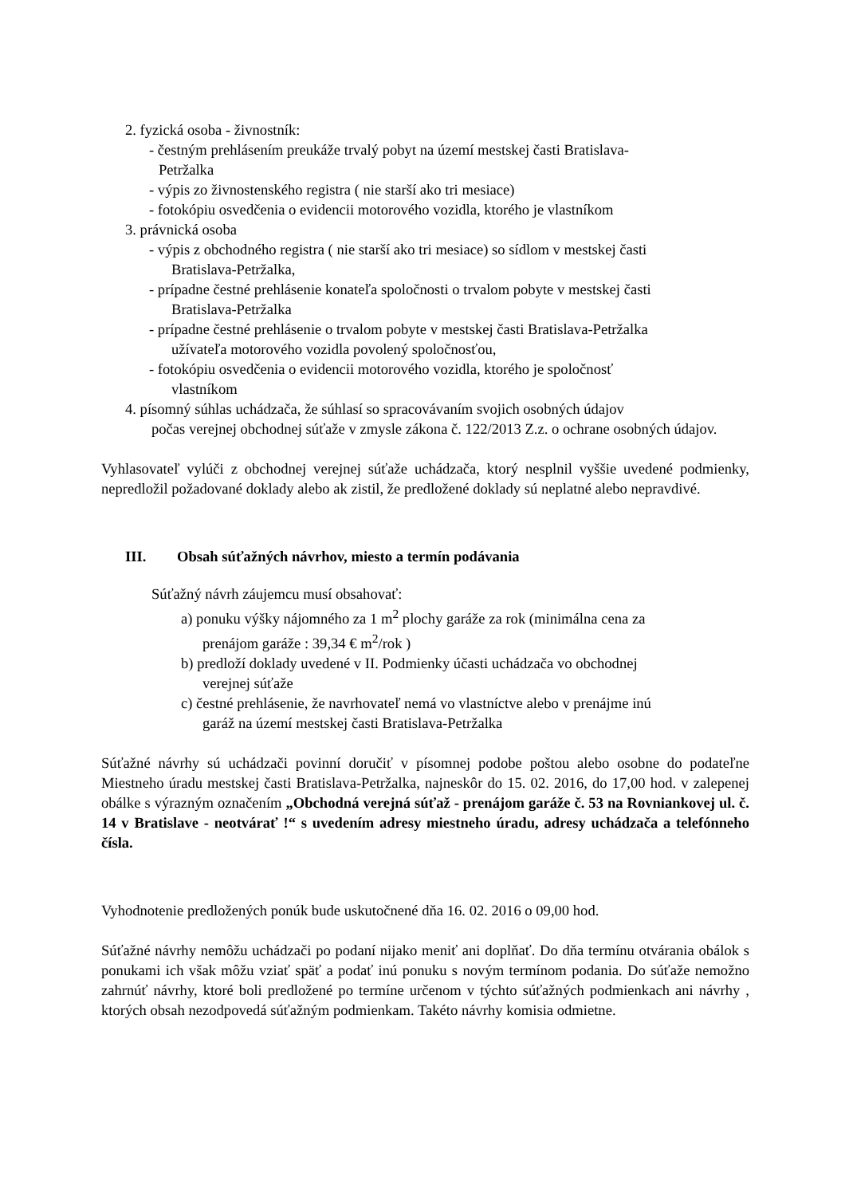2. fyzická osoba - živnostník:
- čestným prehlásením preukáže trvalý pobyt na území mestskej časti Bratislava-
Petržalka
- výpis zo živnostenského registra ( nie starší ako tri mesiace)
- fotokópiu osvedčenia o evidencii motorového vozidla, ktorého je vlastníkom
3. právnická osoba
- výpis z obchodného registra ( nie starší ako tri mesiace) so sídlom v mestskej časti
Bratislava-Petržalka,
- prípadne čestné prehlásenie konateľa spoločnosti o trvalom pobyte v mestskej časti
Bratislava-Petržalka
- prípadne čestné prehlásenie o trvalom pobyte v mestskej časti Bratislava-Petržalka
užívateľa motorového vozidla povolený spoločnosťou,
- fotokópiu osvedčenia o evidencii motorového vozidla, ktorého je spoločnosť
vlastníkom
4. písomný súhlas uchádzača, že súhlasí so spracovávaním svojich osobných údajov
počas verejnej obchodnej súťaže v zmysle zákona č. 122/2013 Z.z. o ochrane osobných údajov.
Vyhlasovateľ vylúči z obchodnej verejnej súťaže uchádzača, ktorý nesplnil vyššie uvedené podmienky, nepredložil požadované doklady alebo ak zistil, že predložené doklady sú neplatné alebo nepravdivé.
III. Obsah súťažných návrhov, miesto a termín podávania
Súťažný návrh záujemcu musí obsahovať:
a) ponuku výšky nájomného za 1 m<sup>2</sup> plochy garáže za rok (minimálna cena za
prenájom garáže : 39,34 € m<sup>2</sup>/rok )
b) predloží doklady uvedené v II. Podmienky účasti uchádzača vo obchodnej
verejnej súťaže
c) čestné prehlásenie, že navrhovateľ nemá vo vlastníctve alebo v prenájme inú
garáž na území mestskej časti Bratislava-Petržalka
Súťažné návrhy sú uchádzači povinní doručiť v písomnej podobe poštou alebo osobne do podateľne Miestneho úradu mestskej časti Bratislava-Petržalka, najneskôr do 15. 02. 2016, do 17,00 hod. v zalepenej obálke s výrazným označením „Obchodná verejná súťaž - prenájom garáže č. 53 na Rovniankovej ul. č. 14 v Bratislave - neotvárať !“ s uvedením adresy miestneho úradu, adresy uchádzača a telefónneho čísla.
Vyhodnotenie predložených ponúk bude uskutočnené dňa 16. 02. 2016 o 09,00 hod.
Súťažné návrhy nemôžu uchádzači po podaní nijako meniť ani doplňať. Do dňa termínu otvárania obálok s ponukami ich však môžu vziať späť a podať inú ponuku s novým termínom podania. Do súťaže nemožno zahrnúť návrhy, ktoré boli predložené po termíne určenom v týchto súťažných podmienkach ani návrhy , ktorých obsah nezodpovedá súťažným podmienkam. Takéto návrhy komisia odmietne.